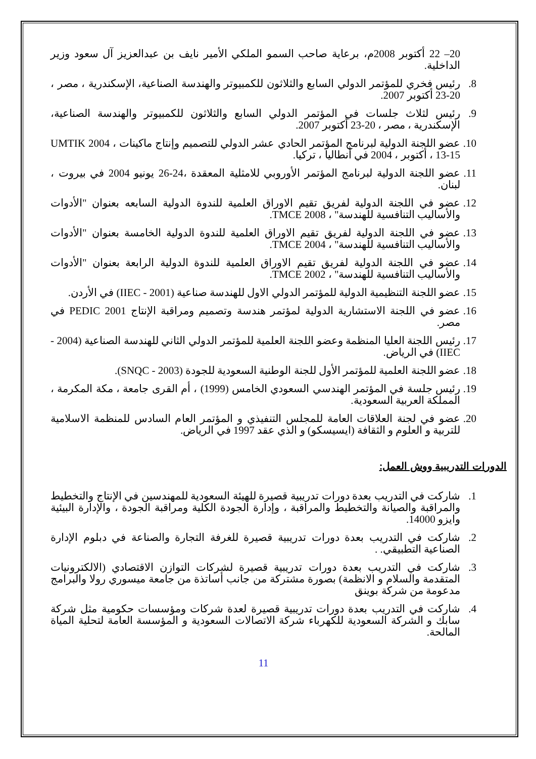20– 22 أكتوبر 2008م، برعاية صاحب السمو الملكي الأمير نايف بن عبدالعزيز آل سعود وزير الداخلية.
8. رئيس فخري للمؤتمر الدولي السابع والثلاثون للكمبيوتر والهندسة الصناعية، الإسكندرية ، مصر ، 20-23 أكتوبر 2007.
9. رئيس لثلاث جلسات في المؤتمر الدولي السابع والثلاثون للكمبيوتر والهندسة الصناعية، الإسكندرية ، مصر ، 20-23 أكتوبر 2007.
10. عضو اللجنة الدولية لبرنامج المؤتمر الحادي عشر الدولي للتصميم وإنتاج ماكينات ، UMTIK 2004 ، 13-15 أكتوبر ، 2004 في أنطاليا ، تركيا.
11. عضو اللجنة الدولية لبرنامج المؤتمر الأوروبي للامثلية المعقدة ،24-26 يونيو 2004 في بيروت ، لبنان.
12. عضو في اللجنة الدولية لفريق تقيم الاوراق العلمية للندوة الدولية السابعه بعنوان "الأدوات والأساليب التنافسية للهندسة" ، TMCE 2008.
13. عضو في اللجنة الدولية لفريق تقيم الاوراق العلمية للندوة الدولية الخامسة بعنوان "الأدوات والأساليب التنافسية للهندسة" ، TMCE 2004.
14. عضو في اللجنة الدولية لفريق تقيم الاوراق العلمية للندوة الدولية الرابعة بعنوان "الأدوات والأساليب التنافسية للهندسة" ، TMCE 2002.
15. عضو اللجنة التنظيمية الدولية للمؤتمر الدولي الاول للهندسة صناعية (IIEC - 2001) في الأردن.
16. عضو في اللجنة الاستشارية الدولية لمؤتمر هندسة وتصميم ومراقبة الإنتاج PEDIC 2001 في مصر.
17. رئيس اللجنة العليا المنظمة وعضو اللجنة العلمية للمؤتمر الدولي الثاني للهندسة الصناعية (2004 - IIEC) في الرياض.
18. عضو اللجنة العلمية للمؤتمر الأول للجنة الوطنية السعودية للجودة (SNQC - 2003).
19. رئيس جلسة في المؤتمر الهندسي السعودي الخامس (1999) ، أم القرى جامعة ، مكة المكرمة ، المملكة العربية السعودية.
20. عضو في لجنة العلاقات العامة للمجلس التنفيذي و المؤتمر العام السادس للمنظمة الاسلامية للتربية و العلوم و الثقافة (ايسيسكو) و الذي عقد 1997 في الرياض.
الدورات التدريبية ووش العمل:
1. شاركت في التدريب بعدة دورات تدريبية قصيرة للهيئة السعودية للمهندسين في الإنتاج والتخطيط والمراقبة والصيانة والتخطيط والمراقبة ، وإدارة الجودة الكلية ومراقبة الجودة ، والإدارة البيئية وايزو 14000.
2. شاركت في التدريب بعدة دورات تدريبية قصيرة للغرفة التجارة والصناعة في دبلوم الإدارة الصناعية التطبيقي. .
3. شاركت في التدريب بعدة دورات تدريبية قصيرة لشركات التوازن الاقتصادي (الالكترونيات المتقدمة والسلام و الانظمة) بصورة مشتركة من جانب أساتذة من جامعة ميسوري رولا والبرامج مدعومة من شركة بوينق
4. شاركت في التدريب بعدة دورات تدريبية قصيرة لعدة شركات ومؤسسات حكومية مثل شركة سابك و الشركة السعودية للكهرباء شركة الاتصالات السعودية و المؤسسة العامة لتحلية المياة المالحة.
11